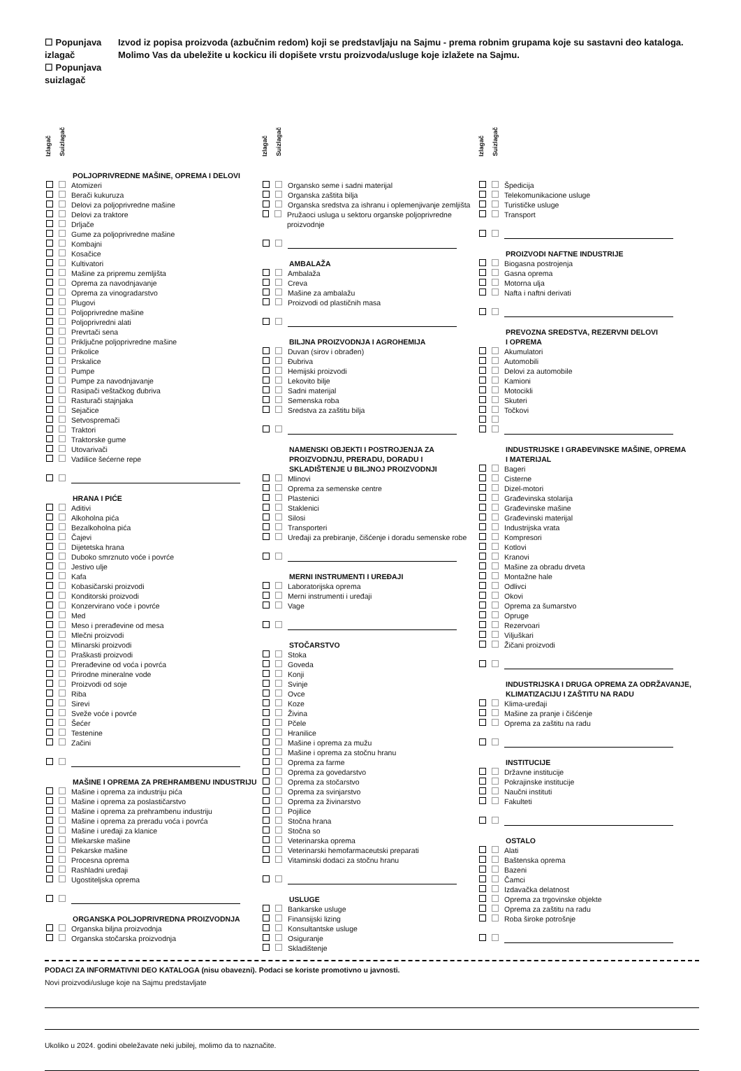☐ Popunjava izlagač
☐ Popunjava suizlagač
Izvod iz popisa proizvoda (azbučnim redom) koji se predstavljaju na Sajmu - prema robnim grupama koje su sastavni deo kataloga. Molimo Vas da ubeležite u kockicu ili dopišete vrstu proizvoda/usluge koje izlažete na Sajmu.
Izlagač Suizlagač
POLJOPRIVREDNE MAŠINE, OPREMA I DELOVI
Atomizeri
Berači kukuruza
Delovi za poljoprivredne mašine
Delovi za traktore
Drljače
Gume za poljoprivredne mašine
Kombajni
Kosačice
Kultivatori
Mašine za pripremu zemljišta
Oprema za navodnjavanje
Oprema za vinogradarstvo
Plugovi
Poljoprivredne mašine
Poljoprivredni alati
Prevrtači sena
Priključne poljoprivredne mašine
Prikolice
Prskalice
Pumpe
Pumpe za navodnjavanje
Rasipači veštačkog đubriva
Rasturači stajnjaka
Sejačice
Setvospremači
Traktori
Traktorske gume
Utovarivači
Vadilice šećerne repe
HRANA I PIĆE
Aditivi
Alkoholna pića
Bezalkoholna pića
Čajevi
Dijetetska hrana
Duboko smrznuto voće i povrće
Jestivo ulje
Kafa
Kobasičarski proizvodi
Konditorski proizvodi
Konzervirano voće i povrće
Med
Meso i prerađevine od mesa
Mlečni proizvodi
Mlinarski proizvodi
Praškasti proizvodi
Prerađevine od voća i povrća
Prirodne mineralne vode
Proizvodi od soje
Riba
Sirevi
Sveže voće i povrće
Šećer
Testenine
Začini
MAŠINE I OPREMA ZA PREHRAMBENU INDUSTRIJU
Mašine i oprema za industriju pića
Mašine i oprema za poslastičarstvo
Mašine i oprema za prehrambenu industriju
Mašine i oprema za preradu voća i povrća
Mašine i uređaji za klanice
Mlekarske mašine
Pekarske mašine
Procesna oprema
Rashladni uređaji
Ugostiteljska oprema
ORGANSKA POLJOPRIVREDNA PROIZVODNJA
Organska biljna proizvodnja
Organska stočarska proizvodnja
Izlagač Suizlagač
Organsko seme i sadni materijal
Organska zaštita bilja
Organska sredstva za ishranu i oplemenjivanje zemljišta
Pružaoci usluga u sektoru organske poljoprivredne proizvodnje
AMBALAŽA
Ambalaža
Creva
Mašine za ambalažu
Proizvodi od plastičnih masa
BILJNA PROIZVODNJA I AGROHEMIJA
Duvan (sirov i obrađen)
Đubriva
Hemijski proizvodi
Lekovito bilje
Sadni materijal
Semenska roba
Sredstva za zaštitu bilja
NAMENSKI OBJEKTI I POSTROJENJA ZA PROIZVODNJU, PRERADU, DORADU I SKLADIŠTENJE U BILJNOJ PROIZVODNJI
Mlinovi
Oprema za semenske centre
Plastenici
Staklenici
Silosi
Transporteri
Uređaji za prebiranje, čišćenje i doradu semenske robe
MERNI INSTRUMENTI I UREĐAJI
Laboratorijska oprema
Merni instrumenti i uređaji
Vage
STOČARSTVO
Stoka
Goveda
Konji
Svinje
Ovce
Koze
Živina
Pčele
Hranilice
Mašine i oprema za mužu
Mašine i oprema za stočnu hranu
Oprema za farme
Oprema za govedarstvo
Oprema za stočarstvo
Oprema za svinjarstvo
Oprema za živinarstvo
Pojilice
Stočna hrana
Stočna so
Veterinarska oprema
Veterinarski hemofarmaceutski preparati
Vitaminski dodaci za stočnu hranu
USLUGE
Bankarske usluge
Finansijski lizing
Konsultantske usluge
Osiguranje
Skladištenje
Izlagač Suizlagač
Špedicija
Telekomunikacione usluge
Turističke usluge
Transport
PROIZVODI NAFTNE INDUSTRIJE
Biogasna postrojenja
Gasna oprema
Motorna ulja
Nafta i naftni derivati
PREVOZNA SREDSTVA, REZERVNI DELOVI
I OPREMA
Akumulatori
Automobili
Delovi za automobile
Kamioni
Motocikli
Skuteri
Točkovi
INDUSTRIJSKE I GRAĐEVINSKE MAŠINE, OPREMA
I MATERIJAL
Bageri
Cisterne
Dizel-motori
Građevinska stolarija
Građevinske mašine
Građevinski materijal
Industrijska vrata
Kompresori
Kotlovi
Kranovi
Mašine za obradu drveta
Montažne hale
Odlivci
Okovi
Oprema za šumarstvo
Opruge
Rezervoari
Viljuškari
Žičani proizvodi
INDUSTRIJSKA I DRUGA OPREMA ZA ODRŽAVANJE, KLIMATIZACIJU I ZAŠTITU NA RADU
Klima-uređaji
Mašine za pranje i čišćenje
Oprema za zaštitu na radu
INSTITUCIJE
Državne institucije
Pokrajinske institucije
Naučni instituti
Fakulteti
OSTALO
Alati
Baštenska oprema
Bazeni
Čamci
Izdavačka delatnost
Oprema za trgovinske objekte
Oprema za zaštitu na radu
Roba široke potrošnje
PODACI ZA INFORMATIVNI DEO KATALOGA (nisu obavezni). Podaci se koriste promotivno u javnosti.
Novi proizvodi/usluge koje na Sajmu predstavljate
Ukoliko u 2024. godini obeležavate neki jubilej, molimo da to naznačite.